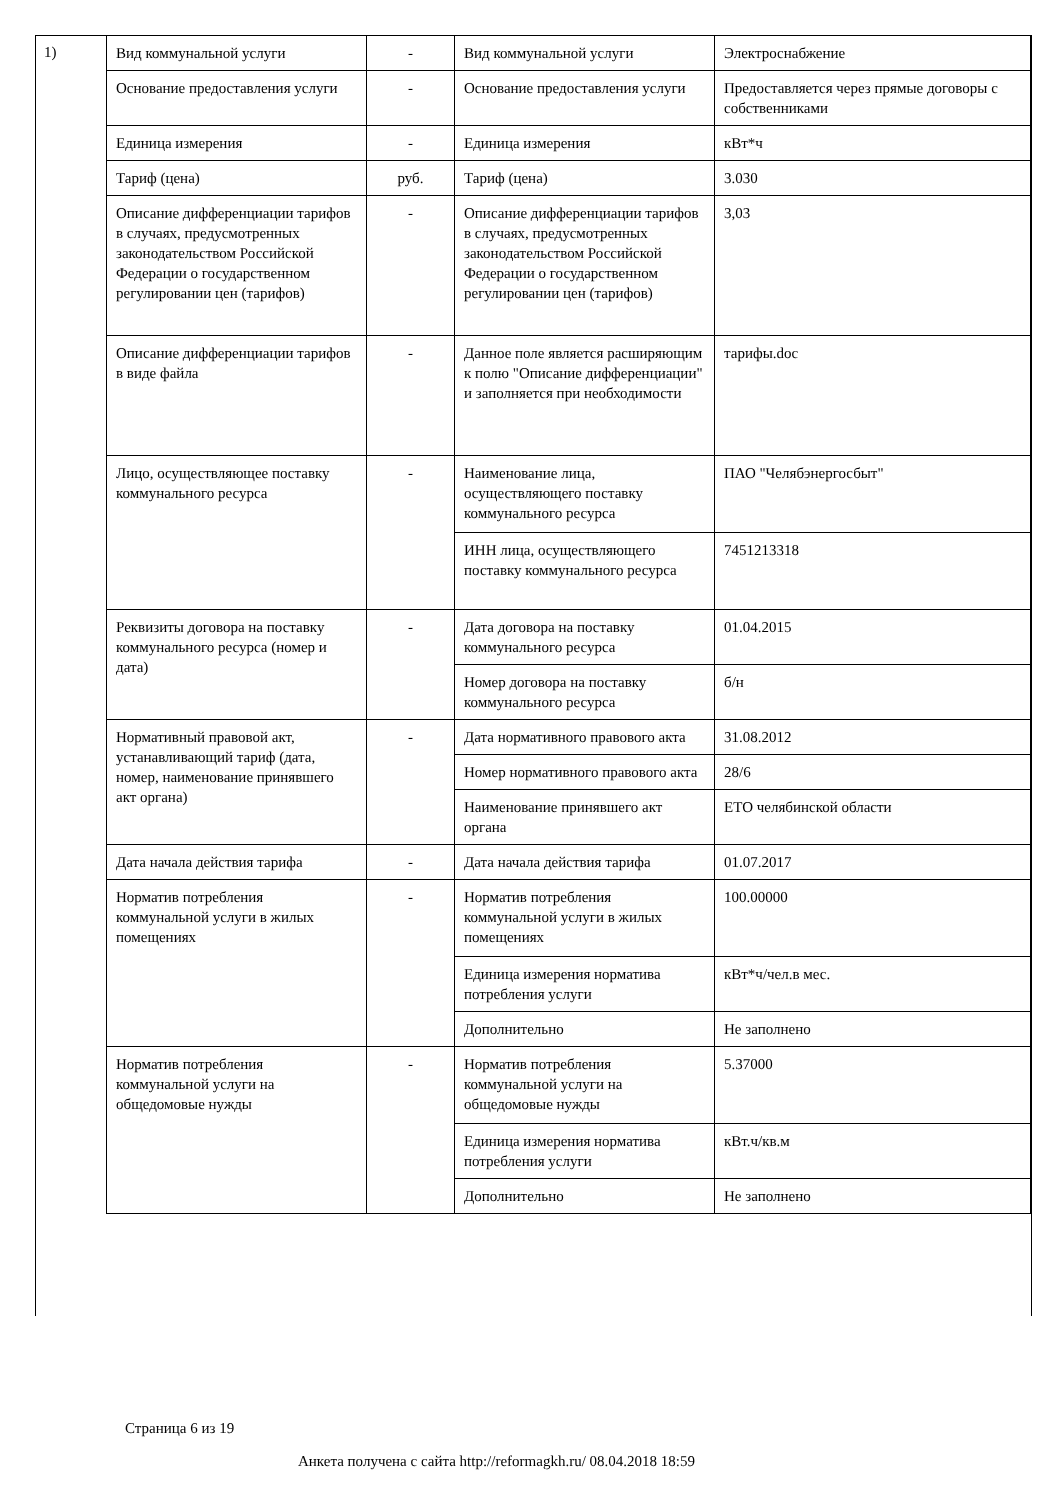1)
| Вид коммунальной услуги | - | Вид коммунальной услуги | Электроснабжение |
| Основание предоставления услуги | - | Основание предоставления услуги | Предоставляется через прямые договоры с собственниками |
| Единица измерения | - | Единица измерения | кВт*ч |
| Тариф (цена) | руб. | Тариф (цена) | 3.030 |
| Описание дифференциации тарифов в случаях, предусмотренных законодательством Российской Федерации о государственном регулировании цен (тарифов) | - | Описание дифференциации тарифов в случаях, предусмотренных законодательством Российской Федерации о государственном регулировании цен (тарифов) | 3,03 |
| Описание дифференциации тарифов в виде файла | - | Данное поле является расширяющим к полю "Описание дифференциации" и заполняется при необходимости | тарифы.doc |
| Лицо, осуществляющее поставку коммунального ресурса | - | Наименование лица, осуществляющего поставку коммунального ресурса | ПАО "Челябэнергосбыт" |
| | | ИНН лица, осуществляющего поставку коммунального ресурса | 7451213318 |
| Реквизиты договора на поставку коммунального ресурса (номер и дата) | - | Дата договора на поставку коммунального ресурса | 01.04.2015 |
| | | Номер договора на поставку коммунального ресурса | б/н |
| Нормативный правовой акт, устанавливающий тариф (дата, номер, наименование принявшего акт органа) | - | Дата нормативного правового акта | 31.08.2012 |
| | | Номер нормативного правового акта | 28/6 |
| | | Наименование принявшего акт органа | ЕТО челябинской области |
| Дата начала действия тарифа | - | Дата начала действия тарифа | 01.07.2017 |
| Норматив потребления коммунальной услуги в жилых помещениях | - | Норматив потребления коммунальной услуги в жилых помещениях | 100.00000 |
| | | Единица измерения норматива потребления услуги | кВт*ч/чел.в мес. |
| | | Дополнительно | Не заполнено |
| Норматив потребления коммунальной услуги на общедомовые нужды | - | Норматив потребления коммунальной услуги на общедомовые нужды | 5.37000 |
| | | Единица измерения норматива потребления услуги | кВт.ч/кв.м |
| | | Дополнительно | Не заполнено |
Страница 6 из 19
Анкета получена с сайта http://reformagkh.ru/ 08.04.2018 18:59